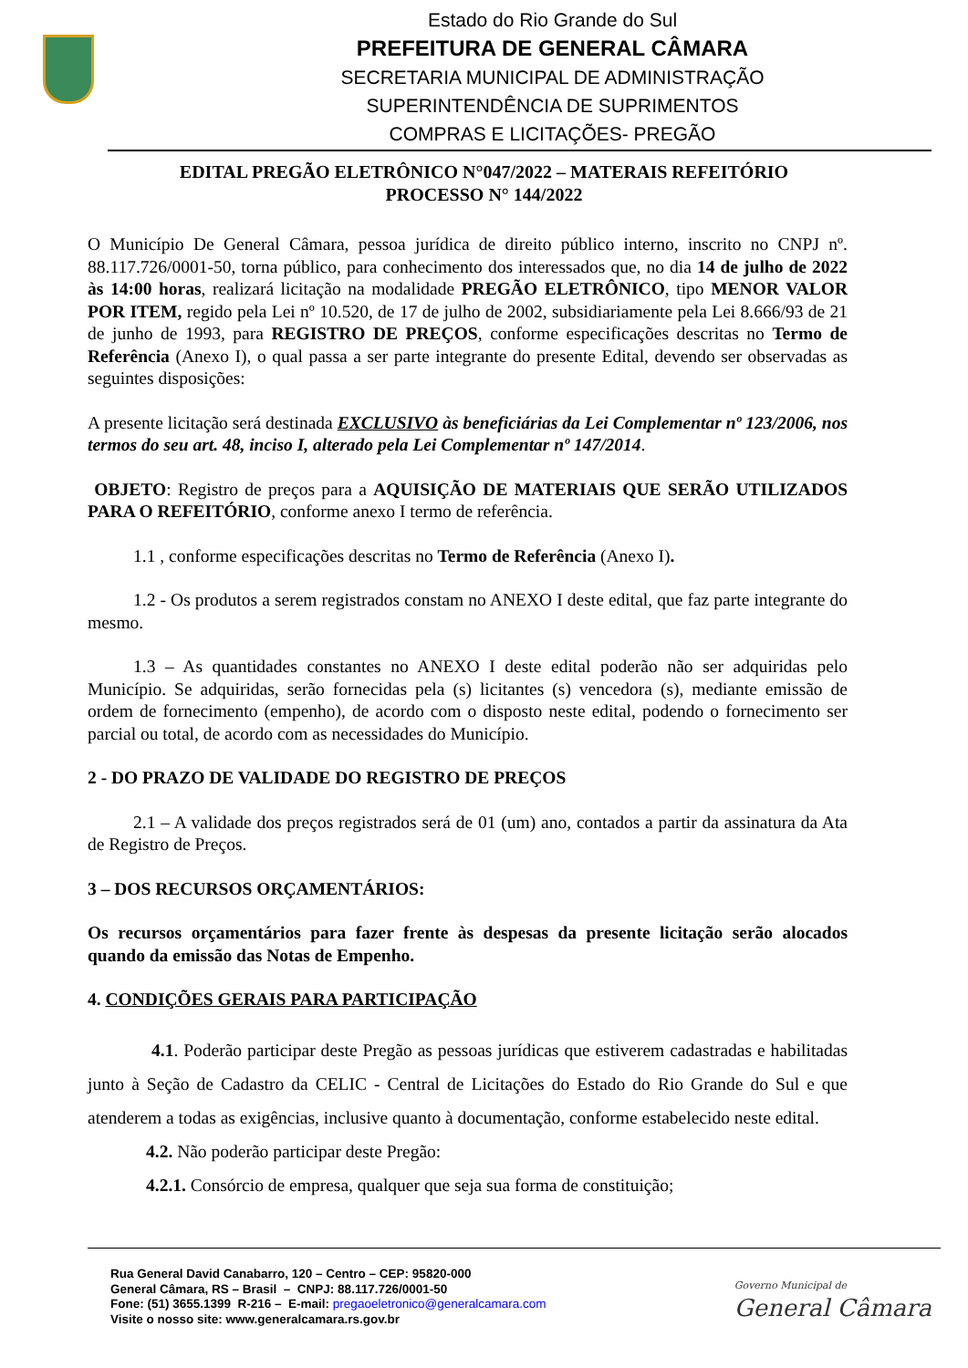Estado do Rio Grande do Sul
PREFEITURA DE GENERAL CÂMARA
SECRETARIA MUNICIPAL DE ADMINISTRAÇÃO
SUPERINTENDÊNCIA DE SUPRIMENTOS
COMPRAS E LICITAÇÕES- PREGÃO
EDITAL PREGÃO ELETRÔNICO N°047/2022 – MATERAIS REFEITÓRIO
PROCESSO N° 144/2022
O Município De General Câmara, pessoa jurídica de direito público interno, inscrito no CNPJ nº. 88.117.726/0001-50, torna público, para conhecimento dos interessados que, no dia 14 de julho de 2022 às 14:00 horas, realizará licitação na modalidade PREGÃO ELETRÔNICO, tipo MENOR VALOR POR ITEM, regido pela Lei nº 10.520, de 17 de julho de 2002, subsidiariamente pela Lei 8.666/93 de 21 de junho de 1993, para REGISTRO DE PREÇOS, conforme especificações descritas no Termo de Referência (Anexo I), o qual passa a ser parte integrante do presente Edital, devendo ser observadas as seguintes disposições:
A presente licitação será destinada EXCLUSIVO às beneficiárias da Lei Complementar nº 123/2006, nos termos do seu art. 48, inciso I, alterado pela Lei Complementar nº 147/2014.
OBJETO: Registro de preços para a AQUISIÇÃO DE MATERIAIS QUE SERÃO UTILIZADOS PARA O REFEITÓRIO, conforme anexo I termo de referência.
1.1 , conforme especificações descritas no Termo de Referência (Anexo I).
1.2 - Os produtos a serem registrados constam no ANEXO I deste edital, que faz parte integrante do mesmo.
1.3 – As quantidades constantes no ANEXO I deste edital poderão não ser adquiridas pelo Município. Se adquiridas, serão fornecidas pela (s) licitantes (s) vencedora (s), mediante emissão de ordem de fornecimento (empenho), de acordo com o disposto neste edital, podendo o fornecimento ser parcial ou total, de acordo com as necessidades do Município.
2 - DO PRAZO DE VALIDADE DO REGISTRO DE PREÇOS
2.1 – A validade dos preços registrados será de 01 (um) ano, contados a partir da assinatura da Ata de Registro de Preços.
3 – DOS RECURSOS ORÇAMENTÁRIOS:
Os recursos orçamentários para fazer frente às despesas da presente licitação serão alocados quando da emissão das Notas de Empenho.
4. CONDIÇÕES GERAIS PARA PARTICIPAÇÃO
4.1. Poderão participar deste Pregão as pessoas jurídicas que estiverem cadastradas e habilitadas junto à Seção de Cadastro da CELIC - Central de Licitações do Estado do Rio Grande do Sul e que atenderem a todas as exigências, inclusive quanto à documentação, conforme estabelecido neste edital.
4.2. Não poderão participar deste Pregão:
4.2.1. Consórcio de empresa, qualquer que seja sua forma de constituição;
Rua General David Canabarro, 120 – Centro – CEP: 95820-000
General Câmara, RS – Brasil – CNPJ: 88.117.726/0001-50
Fone: (51) 3655.1399 R-216 – E-mail: pregaoeletronico@generalcamara.com
Visite o nosso site: www.generalcamara.rs.gov.br
Governo Municipal de
General Câmara